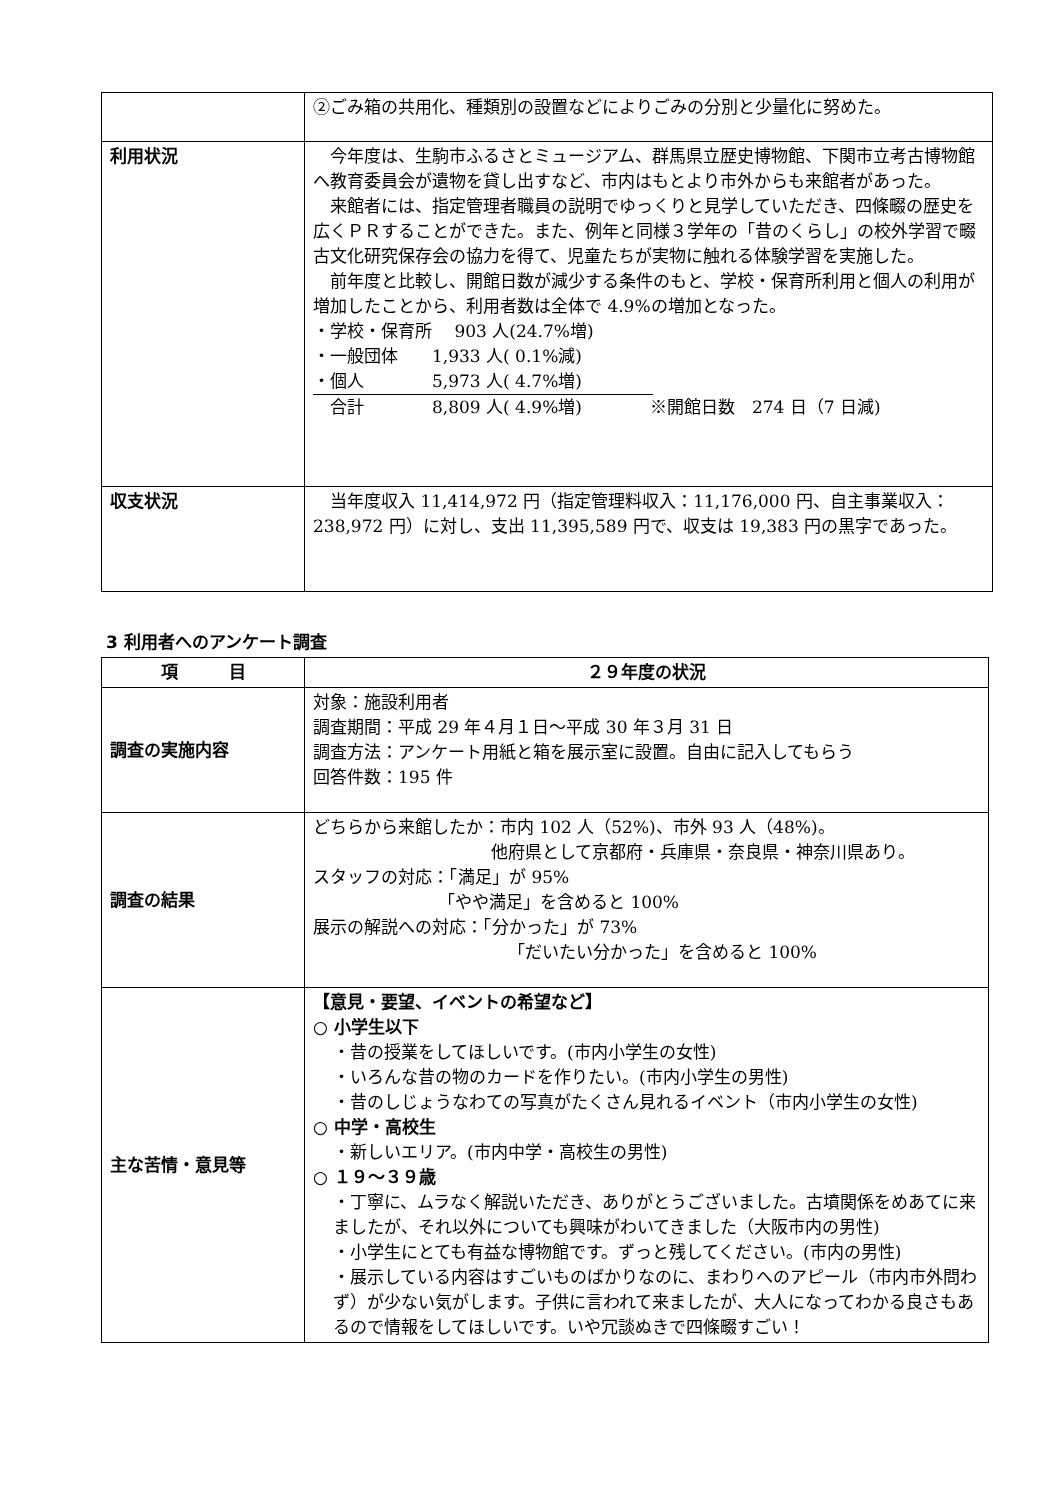| | ②ごみ箱の共用化、種類別の設置などによりごみの分別と少量化に努めた。 |
| 利用状況 | 今年度は、生駒市ふるさとミュージアム、群馬県立歴史博物館、下関市立考古博物館へ教育委員会が遺物を貸し出すなど、市内はもとより市外からも来館者があった。 来館者には、指定管理者職員の説明でゆっくりと見学していただき、四條畷の歴史を広くＰＲすることができた。また、例年と同様３学年の「昔のくらし」の校外学習で畷古文化研究保存会の協力を得て、児童たちが実物に触れる体験学習を実施した。 前年度と比較し、開館日数が減少する条件のもと、学校・保育所利用と個人の利用が増加したことから、利用者数は全体で 4.9%の増加となった。 ・学校・保育所 903 人(24.7%増) ・一般団体 1,933 人( 0.1%減) ・個人 5,973 人( 4.7%増) 合計 8,809 人( 4.9%増) ※開館日数 274 日（7 日減) |
| 収支状況 | 当年度収入 11,414,972 円（指定管理料収入：11,176,000 円、自主事業収入：238,972 円）に対し、支出 11,395,589 円で、収支は 19,383 円の黒字であった。 |
3 利用者へのアンケート調査
| 項 目 | ２９年度の状況 |
| --- | --- |
| 調査の実施内容 | 対象：施設利用者 調査期間：平成 29 年４月１日～平成 30 年３月 31 日 調査方法：アンケート用紙と箱を展示室に設置。自由に記入してもらう 回答件数：195 件 |
| 調査の結果 | どちらから来館したか：市内 102 人（52%)、市外 93 人（48%)。 他府県として京都府・兵庫県・奈良県・神奈川県あり。 スタッフの対応：「満足」が 95% 「やや満足」を含めると 100% 展示の解説への対応：「分かった」が 73% 「だいたい分かった」を含めると 100% |
| 主な苦情・意見等 | 【意見・要望、イベントの希望など】 ○ 小学生以下 ・昔の授業をしてほしいです。(市内小学生の女性) ・いろんな昔の物のカードを作りたい。(市内小学生の男性) ・昔のしじょうなわての写真がたくさん見れるイベント（市内小学生の女性) ○ 中学・高校生 ・新しいエリア。(市内中学・高校生の男性) ○ １９～３９歳 ・丁寧に、ムラなく解説いただき、ありがとうございました。古墳関係をめあてに来ましたが、それ以外についても興味がわいてきました（大阪市内の男性) ・小学生にとても有益な博物館です。ずっと残してください。(市内の男性) ・展示している内容はすごいものばかりなのに、まわりへのアピール（市内市外問わず）が少ない気がします。子供に言われて来ましたが、大人になってわかる良さもあるので情報をしてほしいです。いや冗談ぬきで四條畷すごい！ |